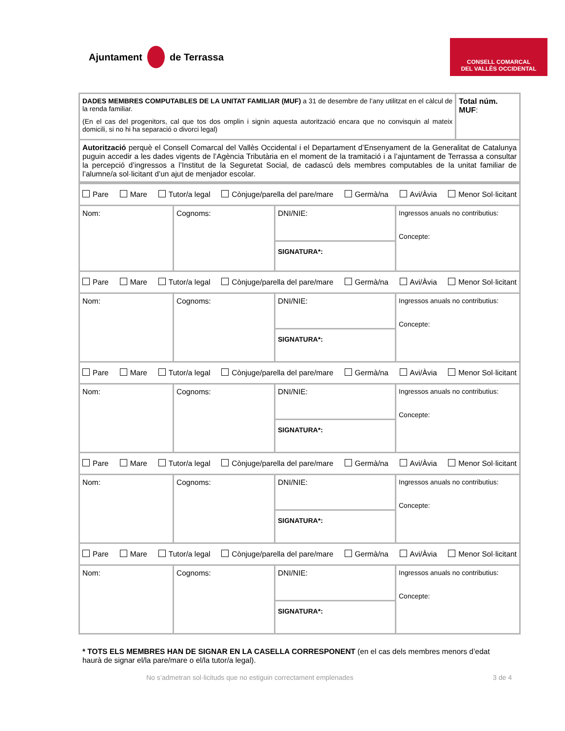Ajuntament de Terrassa
CONSELL COMARCAL
DEL VALLÈS OCCIDENTAL
| DADES MEMBRES COMPUTABLES DE LA UNITAT FAMILIAR (MUF) a 31 de desembre de l’any utilitzat en el càlcul de la renda familiar. (En el cas del progenitors, cal que tos dos omplin i signin aquesta autorització encara que no convisquin al mateix domicili, si no hi ha separació o divorci legal) | Total núm. MUF : |
| Autorització perquè el Consell Comarcal del Vallès Occidental i el Departament d’Ensenyament de la Generalitat de Catalunya puguin accedir a les dades vigents de l’Agència Tributària en el moment de la tramitació i a l’ajuntament de Terrassa a consultar la percepció d’ingressos a l’Institut de la Seguretat Social, de cadascú dels membres computables de la unitat familiar de l’alumne/a sol·licitant d’un ajut de menjador escolar. | |
| Pare Mare Tutor/a legal Cònjuge/parella del pare/mare Germà/na Avi/Àvia Menor Sol·licitant | | | |
| Nom: | Cognoms: | DNI/NIE: | Ingressos anuals no contributius: Concepte: |
| | | SIGNATURA*: | |
| Pare Mare Tutor/a legal Cònjuge/parella del pare/mare Germà/na Avi/Àvia Menor Sol·licitant | | | |
| Nom: | Cognoms: | DNI/NIE: | Ingressos anuals no contributius: Concepte: |
| | | SIGNATURA*: | |
| Pare Mare Tutor/a legal Cònjuge/parella del pare/mare Germà/na Avi/Àvia Menor Sol·licitant | | | |
| Nom: | Cognoms: | DNI/NIE: | Ingressos anuals no contributius: Concepte: |
| | | SIGNATURA*: | |
| Pare Mare Tutor/a legal Cònjuge/parella del pare/mare Germà/na Avi/Àvia Menor Sol·licitant | | | |
| Nom: | Cognoms: | DNI/NIE: | Ingressos anuals no contributius: Concepte: |
| | | SIGNATURA*: | |
| Pare Mare Tutor/a legal Cònjuge/parella del pare/mare Germà/na Avi/Àvia Menor Sol·licitant | | | |
| Nom: | Cognoms: | DNI/NIE: | Ingressos anuals no contributius: Concepte: |
| | | SIGNATURA*: | |
* TOTS ELS MEMBRES HAN DE SIGNAR EN LA CASELLA CORRESPONENT (en el cas dels membres menors d’edat haurà de signar el/la pare/mare o el/la tutor/a legal).
No s’admetran sol·licituds que no estiguin correctament emplenades 3 de 4